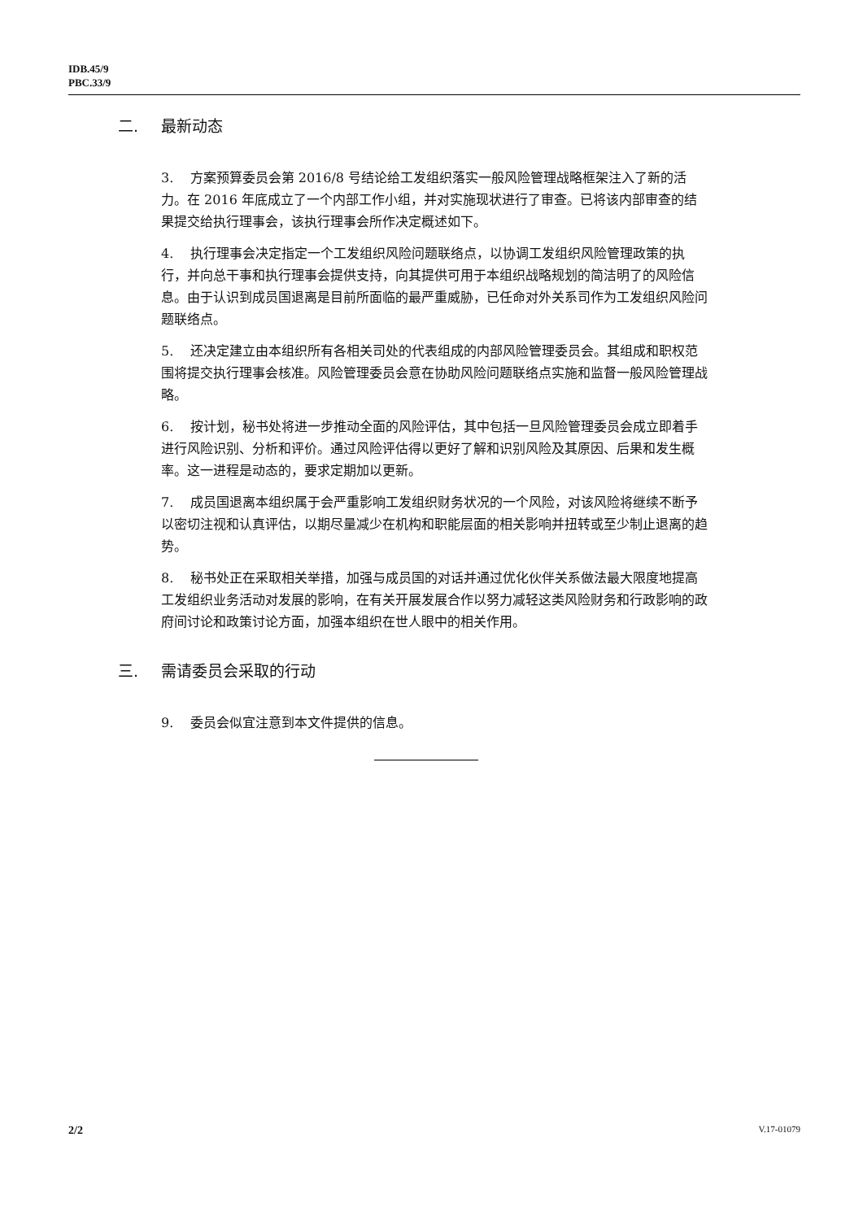IDB.45/9
PBC.33/9
二. 最新动态
3. 方案预算委员会第 2016/8 号结论给工发组织落实一般风险管理战略框架注入了新的活力。在 2016 年底成立了一个内部工作小组，并对实施现状进行了审查。已将该内部审查的结果提交给执行理事会，该执行理事会所作决定概述如下。
4. 执行理事会决定指定一个工发组织风险问题联络点，以协调工发组织风险管理政策的执行，并向总干事和执行理事会提供支持，向其提供可用于本组织战略规划的简洁明了的风险信息。由于认识到成员国退离是目前所面临的最严重威胁，已任命对外关系司作为工发组织风险问题联络点。
5. 还决定建立由本组织所有各相关司处的代表组成的内部风险管理委员会。其组成和职权范围将提交执行理事会核准。风险管理委员会意在协助风险问题联络点实施和监督一般风险管理战略。
6. 按计划，秘书处将进一步推动全面的风险评估，其中包括一旦风险管理委员会成立即着手进行风险识别、分析和评价。通过风险评估得以更好了解和识别风险及其原因、后果和发生概率。这一进程是动态的，要求定期加以更新。
7. 成员国退离本组织属于会严重影响工发组织财务状况的一个风险，对该风险将继续不断予以密切注视和认真评估，以期尽量减少在机构和职能层面的相关影响并扭转或至少制止退离的趋势。
8. 秘书处正在采取相关举措，加强与成员国的对话并通过优化伙伴关系做法最大限度地提高工发组织业务活动对发展的影响，在有关开展发展合作以努力减轻这类风险财务和行政影响的政府间讨论和政策讨论方面，加强本组织在世人眼中的相关作用。
三. 需请委员会采取的行动
9. 委员会似宜注意到本文件提供的信息。
2/2 V.17-01079